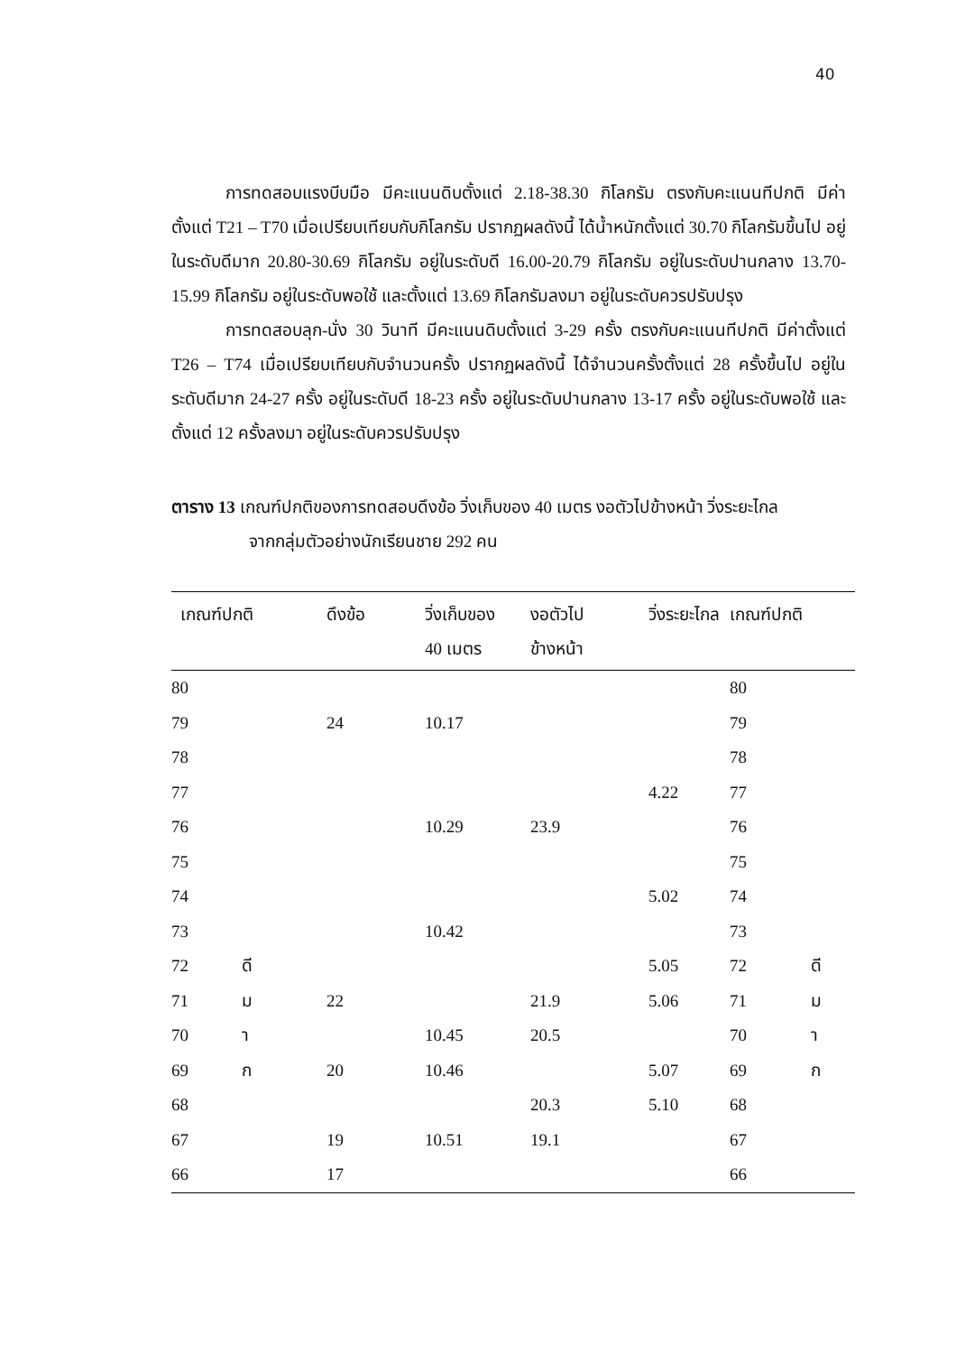40
การทดสอบแรงบีบมือ มีคะแนนดิบตั้งแต่ 2.18-38.30 กิโลกรัม ตรงกับคะแนนทีปกติ มีค่าตั้งแต่ T21 – T70 เมื่อเปรียบเทียบกับกิโลกรัม ปรากฏผลดังนี้ ได้น้ำหนักตั้งแต่ 30.70 กิโลกรัมขึ้นไป อยู่ในระดับดีมาก 20.80-30.69 กิโลกรัม อยู่ในระดับดี 16.00-20.79 กิโลกรัม อยู่ในระดับปานกลาง 13.70-15.99 กิโลกรัม อยู่ในระดับพอใช้ และตั้งแต่ 13.69 กิโลกรัมลงมา อยู่ในระดับควรปรับปรุง
การทดสอบลุก-นั่ง 30 วินาที มีคะแนนดิบตั้งแต่ 3-29 ครั้ง ตรงกับคะแนนทีปกติ มีค่าตั้งแต่ T26 – T74 เมื่อเปรียบเทียบกับจำนวนครั้ง ปรากฏผลดังนี้ ได้จำนวนครั้งตั้งแต่ 28 ครั้งขึ้นไป อยู่ในระดับดีมาก 24-27 ครั้ง อยู่ในระดับดี 18-23 ครั้ง อยู่ในระดับปานกลาง 13-17 ครั้ง อยู่ในระดับพอใช้ และตั้งแต่ 12 ครั้งลงมา อยู่ในระดับควรปรับปรุง
ตาราง 13 เกณฑ์ปกติของการทดสอบดึงข้อ วิ่งเก็บของ 40 เมตร งอตัวไปข้างหน้า วิ่งระยะไกล
จากกลุ่มตัวอย่างนักเรียนชาย 292 คน
| เกณฑ์ปกติ | | ดึงข้อ | วิ่งเก็บของ 40 เมตร | งอตัวไป ข้างหน้า | วิ่งระยะไกล | เกณฑ์ปกติ |
| --- | --- | --- | --- | --- | --- | --- |
| 80 | | | | | | 80 |
| 79 | | 24 | 10.17 | | | 79 |
| 78 | | | | | | 78 |
| 77 | | | | | 4.22 | 77 |
| 76 | | | 10.29 | 23.9 | | 76 |
| 75 | | | | | | 75 |
| 74 | | | | | 5.02 | 74 |
| 73 | | | 10.42 | | | 73 |
| 72 | ดี | | | | 5.05 | 72 ดี |
| 71 | ม | 22 | | 21.9 | 5.06 | 71 ม |
| 70 | า | | 10.45 | 20.5 | | 70 า |
| 69 | ก | 20 | 10.46 | | 5.07 | 69 ก |
| 68 | | | | 20.3 | 5.10 | 68 |
| 67 | | 19 | 10.51 | 19.1 | | 67 |
| 66 | | 17 | | | | 66 |